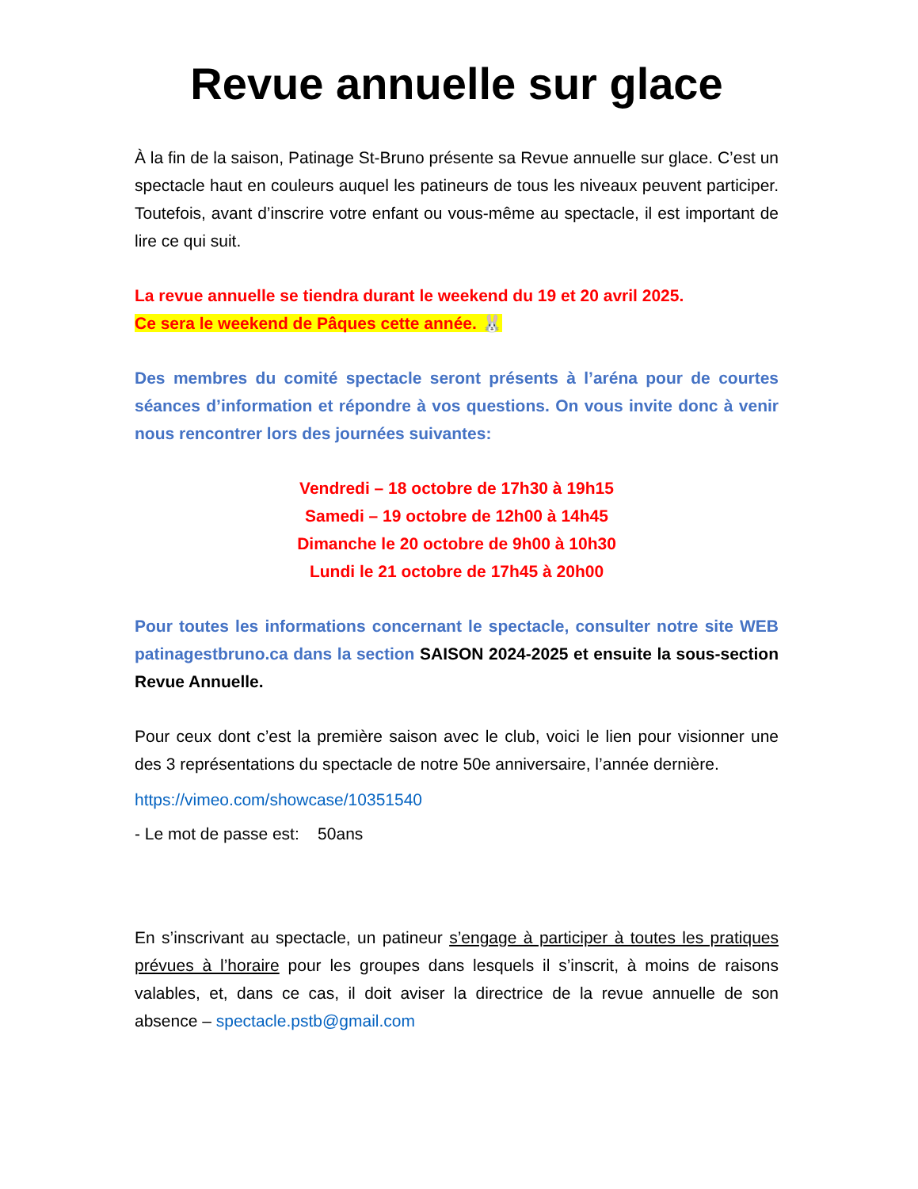Revue annuelle sur glace
À la fin de la saison, Patinage St-Bruno présente sa Revue annuelle sur glace. C’est un spectacle haut en couleurs auquel les patineurs de tous les niveaux peuvent participer. Toutefois, avant d’inscrire votre enfant ou vous-même au spectacle, il est important de lire ce qui suit.
La revue annuelle se tiendra durant le weekend du 19 et 20 avril 2025.
Ce sera le weekend de Pâques cette année. 🐰
Des membres du comité spectacle seront présents à l’aréna pour de courtes séances d’information et répondre à vos questions. On vous invite donc à venir nous rencontrer lors des journées suivantes:
Vendredi – 18 octobre de 17h30 à 19h15
Samedi – 19 octobre de 12h00 à 14h45
Dimanche le 20 octobre de 9h00 à 10h30
Lundi le 21 octobre de 17h45 à 20h00
Pour toutes les informations concernant le spectacle, consulter notre site WEB patinagestbruno.ca dans la section SAISON 2024-2025 et ensuite la sous-section Revue Annuelle.
Pour ceux dont c’est la première saison avec le club, voici le lien pour visionner une des 3 représentations du spectacle de notre 50e anniversaire, l’année dernière.
https://vimeo.com/showcase/10351540
- Le mot de passe est: 50ans
En s’inscrivant au spectacle, un patineur s’engage à participer à toutes les pratiques prévues à l’horaire pour les groupes dans lesquels il s’inscrit, à moins de raisons valables, et, dans ce cas, il doit aviser la directrice de la revue annuelle de son absence – spectacle.pstb@gmail.com